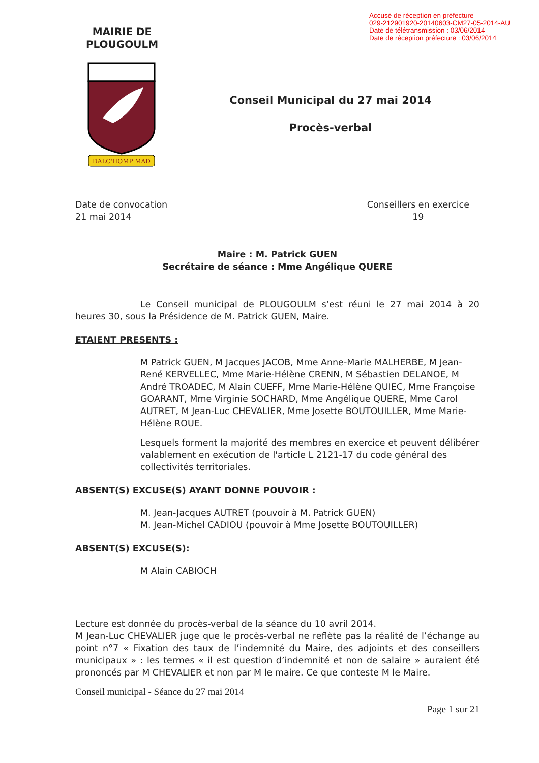Accusé de réception en préfecture
029-212901920-20140603-CM27-05-2014-AU
Date de télétransmission : 03/06/2014
Date de réception préfecture : 03/06/2014
MAIRIE DE
PLOUGOULM
DALC'HOMP MAD
Conseil Municipal du 27 mai 2014
Procès-verbal
Date de convocation
21 mai 2014
Conseillers en exercice
19
Maire : M. Patrick GUEN
Secrétaire de séance : Mme Angélique QUERE
Le Conseil municipal de PLOUGOULM s’est réuni le 27 mai 2014 à 20 heures 30, sous la Présidence de M. Patrick GUEN, Maire.
ETAIENT PRESENTS :
M Patrick GUEN, M Jacques JACOB, Mme Anne-Marie MALHERBE, M Jean-René KERVELLEC, Mme Marie-Hélène CRENN, M Sébastien DELANOE, M André TROADEC, M Alain CUEFF, Mme Marie-Hélène QUIEC, Mme Françoise GOARANT, Mme Virginie SOCHARD, Mme Angélique QUERE, Mme Carol AUTRET, M Jean-Luc CHEVALIER, Mme Josette BOUTOUILLER, Mme Marie-Hélène ROUE.
Lesquels forment la majorité des membres en exercice et peuvent délibérer valablement en exécution de l'article L 2121-17 du code général des collectivités territoriales.
ABSENT(S) EXCUSE(S) AYANT DONNE POUVOIR :
M. Jean-Jacques AUTRET (pouvoir à M. Patrick GUEN)
M. Jean-Michel CADIOU (pouvoir à Mme Josette BOUTOUILLER)
ABSENT(S) EXCUSE(S):
M Alain CABIOCH
Lecture est donnée du procès-verbal de la séance du 10 avril 2014.
M Jean-Luc CHEVALIER juge que le procès-verbal ne reflète pas la réalité de l’échange au point n°7 « Fixation des taux de l’indemnité du Maire, des adjoints et des conseillers municipaux » : les termes « il est question d’indemnité et non de salaire » auraient été prononcés par M CHEVALIER et non par M le maire. Ce que conteste M le Maire.
Conseil municipal - Séance du 27 mai 2014
Page 1 sur 21